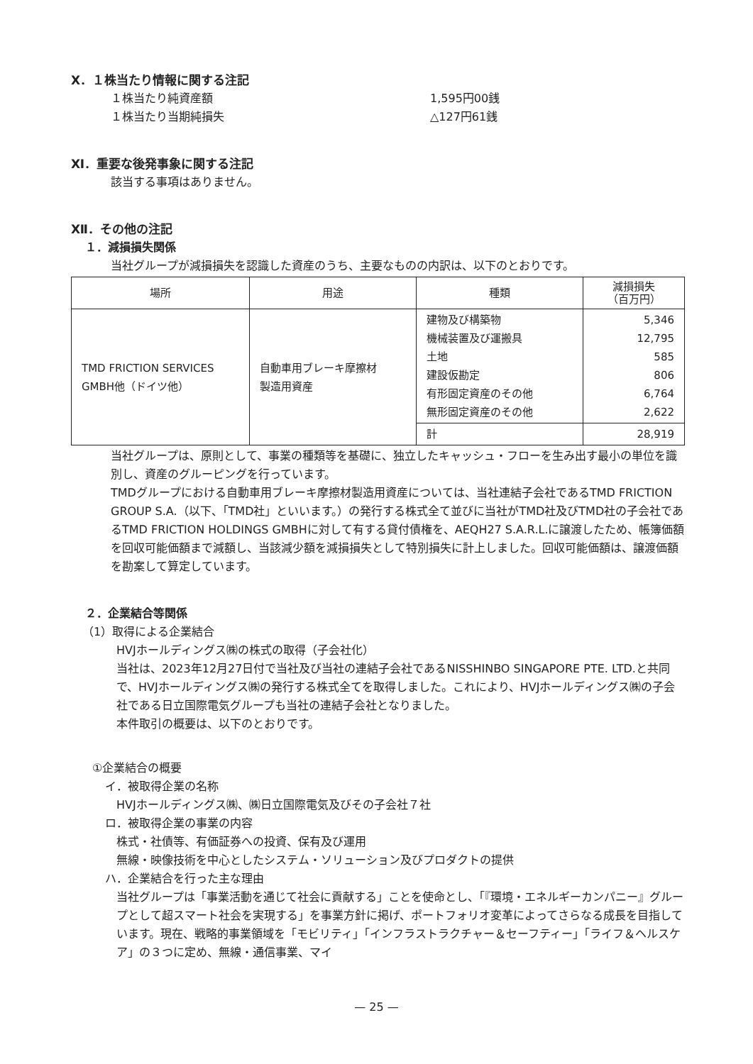Ⅹ．１株当たり情報に関する注記
１株当たり純資産額 1,595円00銭
１株当たり当期純損失 △127円61銭
Ⅺ．重要な後発事象に関する注記
該当する事項はありません。
Ⅻ．その他の注記
１．減損損失関係
当社グループが減損損失を認識した資産のうち、主要なものの内訳は、以下のとおりです。
| 場所 | 用途 | 種類 | 減損損失 （百万円） |
| --- | --- | --- | --- |
| TMD FRICTION SERVICES GMBH他（ドイツ他） | 自動車用ブレーキ摩擦材 製造用資産 | 建物及び構築物 機械装置及び運搬具 土地 建設仮勘定 有形固定資産のその他 無形固定資産のその他 | 5,346 12,795 585 806 6,764 2,622 |
| | | 計 | 28,919 |
当社グループは、原則として、事業の種類等を基礎に、独立したキャッシュ・フローを生み出す最小の単位を識別し、資産のグルーピングを行っています。
TMDグループにおける自動車用ブレーキ摩擦材製造用資産については、当社連結子会社であるTMD FRICTION GROUP S.A.（以下、「TMD社」といいます。）の発行する株式全て並びに当社がTMD社及びTMD社の子会社であるTMD FRICTION HOLDINGS GMBHに対して有する貸付債権を、AEQH27 S.A.R.L.に譲渡したため、帳簿価額を回収可能価額まで減額し、当該減少額を減損損失として特別損失に計上しました。回収可能価額は、譲渡価額を勘案して算定しています。
２．企業結合等関係
（1）取得による企業結合
HVJホールディングス㈱の株式の取得（子会社化）
当社は、2023年12月27日付で当社及び当社の連結子会社であるNISSHINBO SINGAPORE PTE. LTD.と共同で、HVJホールディングス㈱の発行する株式全てを取得しました。これにより、HVJホールディングス㈱の子会社である日立国際電気グループも当社の連結子会社となりました。
本件取引の概要は、以下のとおりです。
①企業結合の概要
イ．被取得企業の名称
HVJホールディングス㈱、㈱日立国際電気及びその子会社７社
ロ．被取得企業の事業の内容
株式・社債等、有価証券への投資、保有及び運用
無線・映像技術を中心としたシステム・ソリューション及びプロダクトの提供
ハ．企業結合を行った主な理由
当社グループは「事業活動を通じて社会に貢献する」ことを使命とし、「『環境・エネルギーカンパニー』グループとして超スマート社会を実現する」を事業方針に掲げ、ポートフォリオ変革によってさらなる成長を目指しています。現在、戦略的事業領域を「モビリティ」「インフラストラクチャー＆セーフティー」「ライフ＆ヘルスケア」の３つに定め、無線・通信事業、マイ
— 25 —